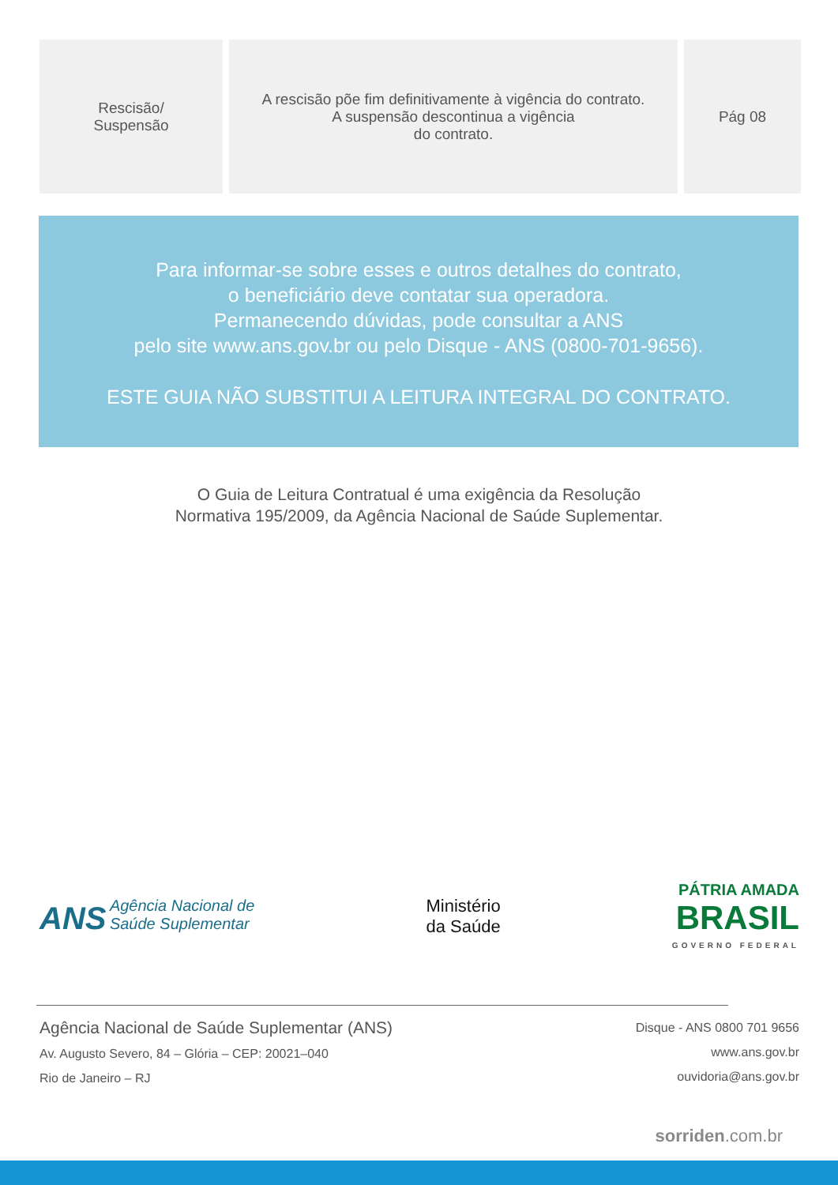| Rescisão/ Suspensão | A rescisão põe fim definitivamente à vigência do contrato. A suspensão descontinua a vigência do contrato. | Pág 08 |
Para informar-se sobre esses e outros detalhes do contrato,
o beneficiário deve contatar sua operadora.
Permanecendo dúvidas, pode consultar a ANS
pelo site www.ans.gov.br ou pelo Disque - ANS (0800-701-9656).
ESTE GUIA NÃO SUBSTITUI A LEITURA INTEGRAL DO CONTRATO.
O Guia de Leitura Contratual é uma exigência da Resolução
Normativa 195/2009, da Agência Nacional de Saúde Suplementar.
ANS Agência Nacional de
Saúde Suplementar
Ministério
da Saúde
PÁTRIA AMADA
BRASIL
GOVERNO FEDERAL
Agência Nacional de Saúde Suplementar (ANS)
Av. Augusto Severo, 84 – Glória – CEP: 20021–040
Rio de Janeiro – RJ
Disque - ANS 0800 701 9656
www.ans.gov.br
ouvidoria@ans.gov.br
sorriden.com.br